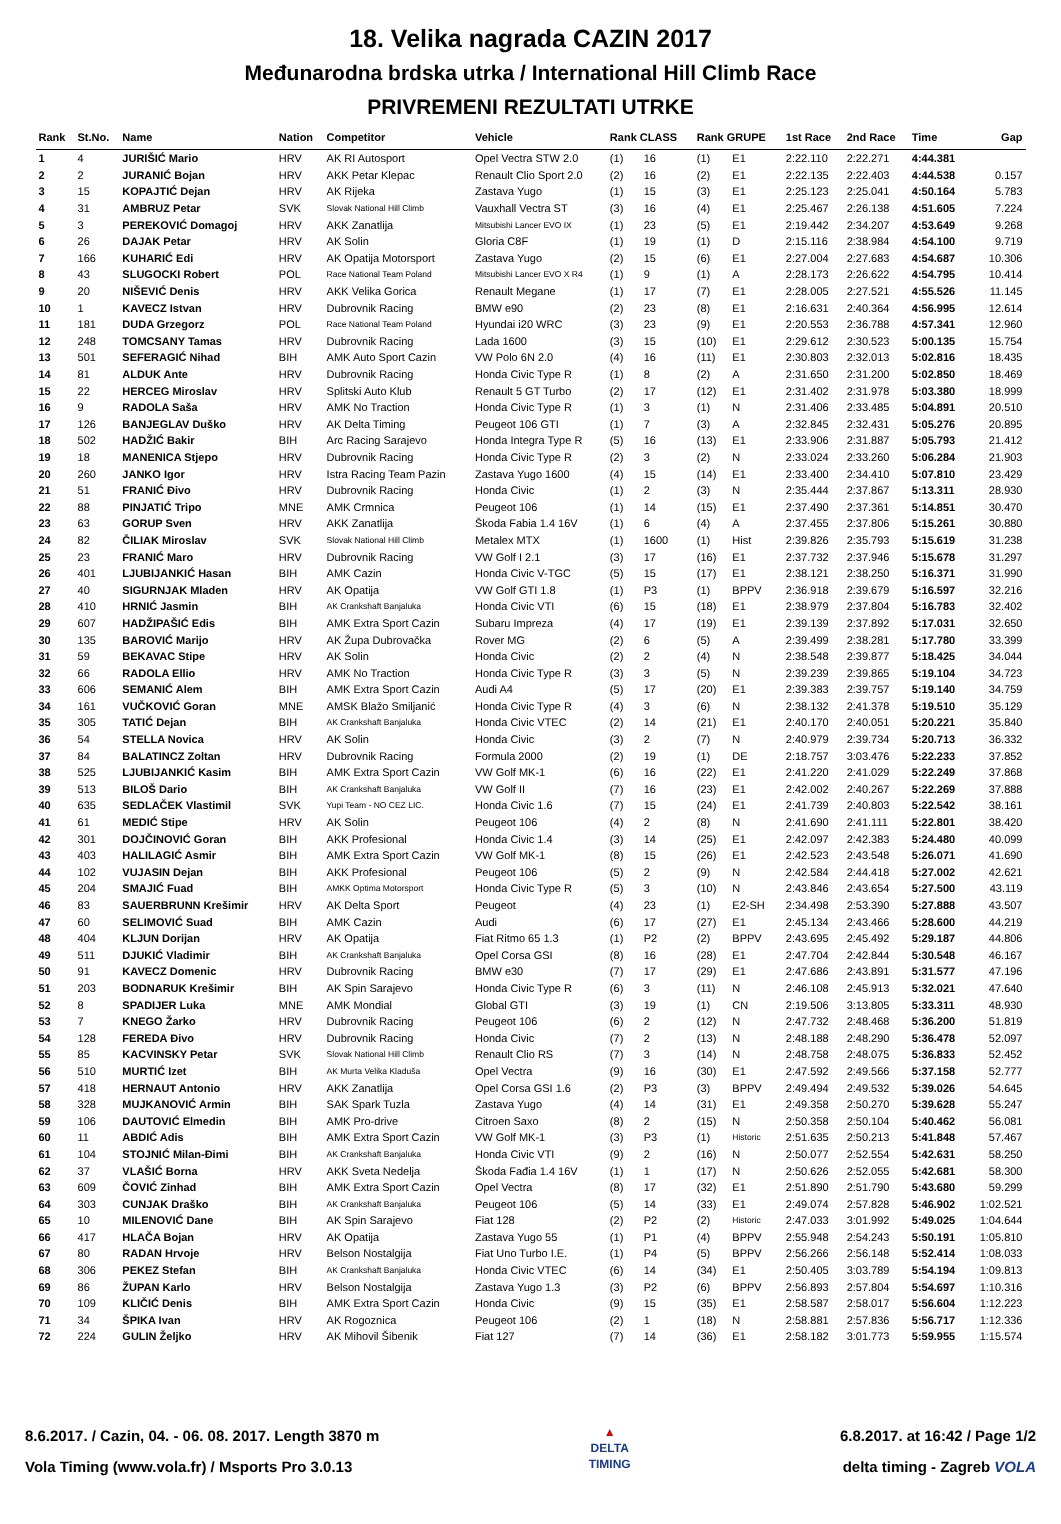18. Velika nagrada CAZIN 2017
Međunarodna brdska utrka / International Hill Climb Race
PRIVREMENI REZULTATI UTRKE
| Rank | St.No. | Name | Nation | Competitor | Vehicle | Rank CLASS | | Rank GRUPE | | 1st Race | 2nd Race | Time | Gap |
| --- | --- | --- | --- | --- | --- | --- | --- | --- | --- | --- | --- | --- | --- |
| 1 | 4 | JURIŠIĆ Mario | HRV | AK RI Autosport | Opel Vectra STW 2.0 | (1) | 16 | (1) | E1 | 2:22.110 | 2:22.271 | 4:44.381 | |
| 2 | 2 | JURANIĆ Bojan | HRV | AKK Petar Klepac | Renault Clio Sport 2.0 | (2) | 16 | (2) | E1 | 2:22.135 | 2:22.403 | 4:44.538 | 0.157 |
| 3 | 15 | KOPAJTIĆ Dejan | HRV | AK Rijeka | Zastava Yugo | (1) | 15 | (3) | E1 | 2:25.123 | 2:25.041 | 4:50.164 | 5.783 |
| 4 | 31 | AMBRUZ Petar | SVK | Slovak National Hill Climb | Vauxhall Vectra ST | (3) | 16 | (4) | E1 | 2:25.467 | 2:26.138 | 4:51.605 | 7.224 |
| 5 | 3 | PEREKOVIĆ Domagoj | HRV | AKK Zanatlija | Mitsubishi Lancer EVO IX | (1) | 23 | (5) | E1 | 2:19.442 | 2:34.207 | 4:53.649 | 9.268 |
| 6 | 26 | DAJAK Petar | HRV | AK Solin | Gloria C8F | (1) | 19 | (1) | D | 2:15.116 | 2:38.984 | 4:54.100 | 9.719 |
| 7 | 166 | KUHARIĆ Edi | HRV | AK Opatija Motorsport | Zastava Yugo | (2) | 15 | (6) | E1 | 2:27.004 | 2:27.683 | 4:54.687 | 10.306 |
| 8 | 43 | SLUGOCKI Robert | POL | Race National Team Poland | Mitsubishi Lancer EVO X R4 | (1) | 9 | (1) | A | 2:28.173 | 2:26.622 | 4:54.795 | 10.414 |
| 9 | 20 | NIŠEVIĆ Denis | HRV | AKK Velika Gorica | Renault Megane | (1) | 17 | (7) | E1 | 2:28.005 | 2:27.521 | 4:55.526 | 11.145 |
| 10 | 1 | KAVECZ Istvan | HRV | Dubrovnik Racing | BMW e90 | (2) | 23 | (8) | E1 | 2:16.631 | 2:40.364 | 4:56.995 | 12.614 |
| 11 | 181 | DUDA Grzegorz | POL | Race National Team Poland | Hyundai i20 WRC | (3) | 23 | (9) | E1 | 2:20.553 | 2:36.788 | 4:57.341 | 12.960 |
| 12 | 248 | TOMCSANY Tamas | HRV | Dubrovnik Racing | Lada 1600 | (3) | 15 | (10) | E1 | 2:29.612 | 2:30.523 | 5:00.135 | 15.754 |
| 13 | 501 | SEFERAGIĆ Nihad | BIH | AMK Auto Sport Cazin | VW Polo 6N 2.0 | (4) | 16 | (11) | E1 | 2:30.803 | 2:32.013 | 5:02.816 | 18.435 |
| 14 | 81 | ALDUK Ante | HRV | Dubrovnik Racing | Honda Civic Type R | (1) | 8 | (2) | A | 2:31.650 | 2:31.200 | 5:02.850 | 18.469 |
| 15 | 22 | HERCEG Miroslav | HRV | Splitski Auto Klub | Renault 5 GT Turbo | (2) | 17 | (12) | E1 | 2:31.402 | 2:31.978 | 5:03.380 | 18.999 |
| 16 | 9 | RADOLA Saša | HRV | AMK No Traction | Honda Civic Type R | (1) | 3 | (1) | N | 2:31.406 | 2:33.485 | 5:04.891 | 20.510 |
| 17 | 126 | BANJEGLAV Duško | HRV | AK Delta Timing | Peugeot 106 GTI | (1) | 7 | (3) | A | 2:32.845 | 2:32.431 | 5:05.276 | 20.895 |
| 18 | 502 | HADŽIĆ Bakir | BIH | Arc Racing Sarajevo | Honda Integra Type R | (5) | 16 | (13) | E1 | 2:33.906 | 2:31.887 | 5:05.793 | 21.412 |
| 19 | 18 | MANENICA Stjepo | HRV | Dubrovnik Racing | Honda Civic Type R | (2) | 3 | (2) | N | 2:33.024 | 2:33.260 | 5:06.284 | 21.903 |
| 20 | 260 | JANKO Igor | HRV | Istra Racing Team Pazin | Zastava Yugo 1600 | (4) | 15 | (14) | E1 | 2:33.400 | 2:34.410 | 5:07.810 | 23.429 |
| 21 | 51 | FRANIĆ Đivo | HRV | Dubrovnik Racing | Honda Civic | (1) | 2 | (3) | N | 2:35.444 | 2:37.867 | 5:13.311 | 28.930 |
| 22 | 88 | PINJATIĆ Tripo | MNE | AMK Crmnica | Peugeot 106 | (1) | 14 | (15) | E1 | 2:37.490 | 2:37.361 | 5:14.851 | 30.470 |
| 23 | 63 | GORUP Sven | HRV | AKK Zanatlija | Škoda Fabia 1.4 16V | (1) | 6 | (4) | A | 2:37.455 | 2:37.806 | 5:15.261 | 30.880 |
| 24 | 82 | ČILIAK Miroslav | SVK | Slovak National Hill Climb | Metalex MTX | (1) | 1600 | (1) | Hist | 2:39.826 | 2:35.793 | 5:15.619 | 31.238 |
| 25 | 23 | FRANIĆ Maro | HRV | Dubrovnik Racing | VW Golf I 2.1 | (3) | 17 | (16) | E1 | 2:37.732 | 2:37.946 | 5:15.678 | 31.297 |
| 26 | 401 | LJUBIJANKIĆ Hasan | BIH | AMK Cazin | Honda Civic V-TGC | (5) | 15 | (17) | E1 | 2:38.121 | 2:38.250 | 5:16.371 | 31.990 |
| 27 | 40 | SIGURNJAK Mladen | HRV | AK Opatija | VW Golf GTI 1.8 | (1) | P3 | (1) | BPPV | 2:36.918 | 2:39.679 | 5:16.597 | 32.216 |
| 28 | 410 | HRNIĆ Jasmin | BIH | AK Crankshaft Banjaluka | Honda Civic VTI | (6) | 15 | (18) | E1 | 2:38.979 | 2:37.804 | 5:16.783 | 32.402 |
| 29 | 607 | HADŽIPAŠIĆ Edis | BIH | AMK Extra Sport Cazin | Subaru Impreza | (4) | 17 | (19) | E1 | 2:39.139 | 2:37.892 | 5:17.031 | 32.650 |
| 30 | 135 | BAROVIĆ Marijo | HRV | AK Župa Dubrovačka | Rover MG | (2) | 6 | (5) | A | 2:39.499 | 2:38.281 | 5:17.780 | 33.399 |
| 31 | 59 | BEKAVAC Stipe | HRV | AK Solin | Honda Civic | (2) | 2 | (4) | N | 2:38.548 | 2:39.877 | 5:18.425 | 34.044 |
| 32 | 66 | RADOLA Ellio | HRV | AMK No Traction | Honda Civic Type R | (3) | 3 | (5) | N | 2:39.239 | 2:39.865 | 5:19.104 | 34.723 |
| 33 | 606 | SEMANIĆ Alem | BIH | AMK Extra Sport Cazin | Audi A4 | (5) | 17 | (20) | E1 | 2:39.383 | 2:39.757 | 5:19.140 | 34.759 |
| 34 | 161 | VUČKOVIĆ Goran | MNE | AMSK Blažo Smiljanić | Honda Civic Type R | (4) | 3 | (6) | N | 2:38.132 | 2:41.378 | 5:19.510 | 35.129 |
| 35 | 305 | TATIĆ Dejan | BIH | AK Crankshaft Banjaluka | Honda Civic VTEC | (2) | 14 | (21) | E1 | 2:40.170 | 2:40.051 | 5:20.221 | 35.840 |
| 36 | 54 | STELLA Novica | HRV | AK Solin | Honda Civic | (3) | 2 | (7) | N | 2:40.979 | 2:39.734 | 5:20.713 | 36.332 |
| 37 | 84 | BALATINCZ Zoltan | HRV | Dubrovnik Racing | Formula 2000 | (2) | 19 | (1) | DE | 2:18.757 | 3:03.476 | 5:22.233 | 37.852 |
| 38 | 525 | LJUBIJANKIĆ Kasim | BIH | AMK Extra Sport Cazin | VW Golf MK-1 | (6) | 16 | (22) | E1 | 2:41.220 | 2:41.029 | 5:22.249 | 37.868 |
| 39 | 513 | BILOŠ Dario | BIH | AK Crankshaft Banjaluka | VW Golf II | (7) | 16 | (23) | E1 | 2:42.002 | 2:40.267 | 5:22.269 | 37.888 |
| 40 | 635 | SEDLAČEK Vlastimil | SVK | Yupi Team - NO CEZ LIC. | Honda Civic 1.6 | (7) | 15 | (24) | E1 | 2:41.739 | 2:40.803 | 5:22.542 | 38.161 |
| 41 | 61 | MEDIĆ Stipe | HRV | AK Solin | Peugeot 106 | (4) | 2 | (8) | N | 2:41.690 | 2:41.111 | 5:22.801 | 38.420 |
| 42 | 301 | DOJČINOVIĆ Goran | BIH | AKK Profesional | Honda Civic 1.4 | (3) | 14 | (25) | E1 | 2:42.097 | 2:42.383 | 5:24.480 | 40.099 |
| 43 | 403 | HALILAGIĆ Asmir | BIH | AMK Extra Sport Cazin | VW Golf MK-1 | (8) | 15 | (26) | E1 | 2:42.523 | 2:43.548 | 5:26.071 | 41.690 |
| 44 | 102 | VUJASIN Dejan | BIH | AKK Profesional | Peugeot 106 | (5) | 2 | (9) | N | 2:42.584 | 2:44.418 | 5:27.002 | 42.621 |
| 45 | 204 | SMAJIĆ Fuad | BIH | AMKK Optima Motorsport | Honda Civic Type R | (5) | 3 | (10) | N | 2:43.846 | 2:43.654 | 5:27.500 | 43.119 |
| 46 | 83 | SAUERBRUNN Krešimir | HRV | AK Delta Sport | Peugeot | (4) | 23 | (1) | E2-SH | 2:34.498 | 2:53.390 | 5:27.888 | 43.507 |
| 47 | 60 | SELIMOVIĆ Suad | BIH | AMK Cazin | Audi | (6) | 17 | (27) | E1 | 2:45.134 | 2:43.466 | 5:28.600 | 44.219 |
| 48 | 404 | KLJUN Dorijan | HRV | AK Opatija | Fiat Ritmo 65 1.3 | (1) | P2 | (2) | BPPV | 2:43.695 | 2:45.492 | 5:29.187 | 44.806 |
| 49 | 511 | DJUKIĆ Vladimir | BIH | AK Crankshaft Banjaluka | Opel Corsa GSI | (8) | 16 | (28) | E1 | 2:47.704 | 2:42.844 | 5:30.548 | 46.167 |
| 50 | 91 | KAVECZ Domenic | HRV | Dubrovnik Racing | BMW e30 | (7) | 17 | (29) | E1 | 2:47.686 | 2:43.891 | 5:31.577 | 47.196 |
| 51 | 203 | BODNARUK Krešimir | BIH | AK Spin Sarajevo | Honda Civic Type R | (6) | 3 | (11) | N | 2:46.108 | 2:45.913 | 5:32.021 | 47.640 |
| 52 | 8 | SPADIJER Luka | MNE | AMK Mondial | Global GTI | (3) | 19 | (1) | CN | 2:19.506 | 3:13.805 | 5:33.311 | 48.930 |
| 53 | 7 | KNEGO Žarko | HRV | Dubrovnik Racing | Peugeot 106 | (6) | 2 | (12) | N | 2:47.732 | 2:48.468 | 5:36.200 | 51.819 |
| 54 | 128 | FEREDA Đivo | HRV | Dubrovnik Racing | Honda Civic | (7) | 2 | (13) | N | 2:48.188 | 2:48.290 | 5:36.478 | 52.097 |
| 55 | 85 | KACVINSKY Petar | SVK | Slovak National Hill Climb | Renault Clio RS | (7) | 3 | (14) | N | 2:48.758 | 2:48.075 | 5:36.833 | 52.452 |
| 56 | 510 | MURTIĆ Izet | BIH | AK Murta Velika Kladuša | Opel Vectra | (9) | 16 | (30) | E1 | 2:47.592 | 2:49.566 | 5:37.158 | 52.777 |
| 57 | 418 | HERNAUT Antonio | HRV | AKK Zanatlija | Opel Corsa GSI 1.6 | (2) | P3 | (3) | BPPV | 2:49.494 | 2:49.532 | 5:39.026 | 54.645 |
| 58 | 328 | MUJKANOVIĆ Armin | BIH | SAK Spark Tuzla | Zastava Yugo | (4) | 14 | (31) | E1 | 2:49.358 | 2:50.270 | 5:39.628 | 55.247 |
| 59 | 106 | DAUTOVIĆ Elmedin | BIH | AMK Pro-drive | Citroen Saxo | (8) | 2 | (15) | N | 2:50.358 | 2:50.104 | 5:40.462 | 56.081 |
| 60 | 11 | ABDIĆ Adis | BIH | AMK Extra Sport Cazin | VW Golf MK-1 | (3) | P3 | (1) | Historic | 2:51.635 | 2:50.213 | 5:41.848 | 57.467 |
| 61 | 104 | STOJNIĆ Milan-Đimi | BIH | AK Crankshaft Banjaluka | Honda Civic VTI | (9) | 2 | (16) | N | 2:50.077 | 2:52.554 | 5:42.631 | 58.250 |
| 62 | 37 | VLAŠIĆ Borna | HRV | AKK Sveta Nedelja | Škoda Fađia 1.4 16V | (1) | 1 | (17) | N | 2:50.626 | 2:52.055 | 5:42.681 | 58.300 |
| 63 | 609 | ČOVIĆ Zinhad | BIH | AMK Extra Sport Cazin | Opel Vectra | (8) | 17 | (32) | E1 | 2:51.890 | 2:51.790 | 5:43.680 | 59.299 |
| 64 | 303 | CUNJAK Draško | BIH | AK Crankshaft Banjaluka | Peugeot 106 | (5) | 14 | (33) | E1 | 2:49.074 | 2:57.828 | 5:46.902 | 1:02.521 |
| 65 | 10 | MILENOVIĆ Dane | BIH | AK Spin Sarajevo | Fiat 128 | (2) | P2 | (2) | Historic | 2:47.033 | 3:01.992 | 5:49.025 | 1:04.644 |
| 66 | 417 | HLAČA Bojan | HRV | AK Opatija | Zastava Yugo 55 | (1) | P1 | (4) | BPPV | 2:55.948 | 2:54.243 | 5:50.191 | 1:05.810 |
| 67 | 80 | RADAN Hrvoje | HRV | Belson Nostalgija | Fiat Uno Turbo I.E. | (1) | P4 | (5) | BPPV | 2:56.266 | 2:56.148 | 5:52.414 | 1:08.033 |
| 68 | 306 | PEKEZ Stefan | BIH | AK Crankshaft Banjaluka | Honda Civic VTEC | (6) | 14 | (34) | E1 | 2:50.405 | 3:03.789 | 5:54.194 | 1:09.813 |
| 69 | 86 | ŽUPAN Karlo | HRV | Belson Nostalgija | Zastava Yugo 1.3 | (3) | P2 | (6) | BPPV | 2:56.893 | 2:57.804 | 5:54.697 | 1:10.316 |
| 70 | 109 | KLIČIĆ Denis | BIH | AMK Extra Sport Cazin | Honda Civic | (9) | 15 | (35) | E1 | 2:58.587 | 2:58.017 | 5:56.604 | 1:12.223 |
| 71 | 34 | ŠPIKA Ivan | HRV | AK Rogoznica | Peugeot 106 | (2) | 1 | (18) | N | 2:58.881 | 2:57.836 | 5:56.717 | 1:12.336 |
| 72 | 224 | GULIN Željko | HRV | AK Mihovil Šibenik | Fiat 127 | (7) | 14 | (36) | E1 | 2:58.182 | 3:01.773 | 5:59.955 | 1:15.574 |
8.6.2017. / Cazin, 04. - 06. 08. 2017. Length 3870 m
Vola Timing (www.vola.fr) / Msports Pro 3.0.13
▲
DELTA
TIMING
6.8.2017. at 16:42 / Page 1/2
delta timing - Zagreb VOLA